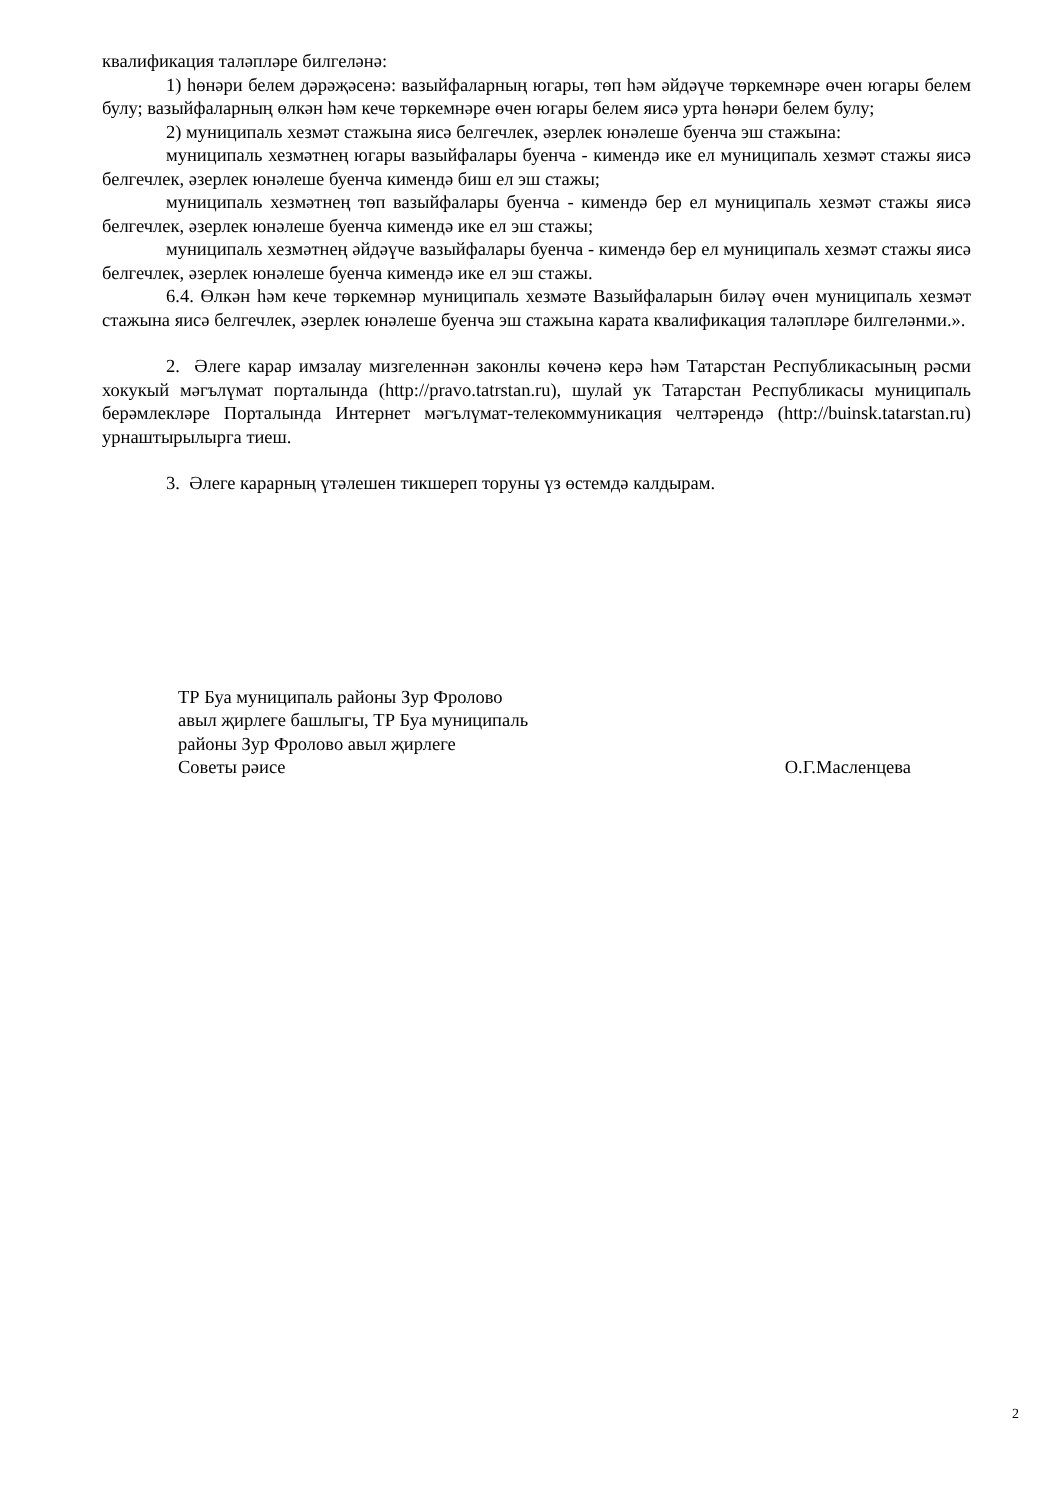квалификация таләпләре билгеләнә:
1) һөнәри белем дәрәҗәсенә: вазыйфаларның югары, төп һәм әйдәүче төркемнәре өчен югары белем булу; вазыйфаларның өлкән һәм кече төркемнәре өчен югары белем яисә урта һөнәри белем булу;
2) муниципаль хезмәт стажына яисә белгечлек, әзерлек юнәлеше буенча эш стажына:
муниципаль хезмәтнең югары вазыйфалары буенча - кимендә ике ел муниципаль хезмәт стажы яисә белгечлек, әзерлек юнәлеше буенча кимендә биш ел эш стажы;
муниципаль хезмәтнең төп вазыйфалары буенча - кимендә бер ел муниципаль хезмәт стажы яисә белгечлек, әзерлек юнәлеше буенча кимендә ике ел эш стажы;
муниципаль хезмәтнең әйдәүче вазыйфалары буенча - кимендә бер ел муниципаль хезмәт стажы яисә белгечлек, әзерлек юнәлеше буенча кимендә ике ел эш стажы.
6.4. Өлкән һәм кече төркемнәр муниципаль хезмәте Вазыйфаларын биләү өчен муниципаль хезмәт стажына яисә белгечлек, әзерлек юнәлеше буенча эш стажына карата квалификация таләпләре билгеләнми.».
2. Әлеге карар имзалау мизгеленнән законлы көченә керә һәм Татарстан Республикасының рәсми хокукый мәгълүмат порталында (http://pravo.tatrstan.ru), шулай ук Татарстан Республикасы муниципаль берәмлекләре Порталында Интернет мәгълүмат-телекоммуникация челтәрендә (http://buinsk.tatarstan.ru) урнаштырылырга тиеш.
3. Әлеге карарның үтәлешен тикшереп торуны үз өстемдә калдырам.
ТР Буа муниципаль районы Зур Фролово
авыл җирлеге башлыгы, ТР Буа муниципаль
районы Зур Фролово авыл җирлеге
Советы рәисе
О.Г.Масленцева
2